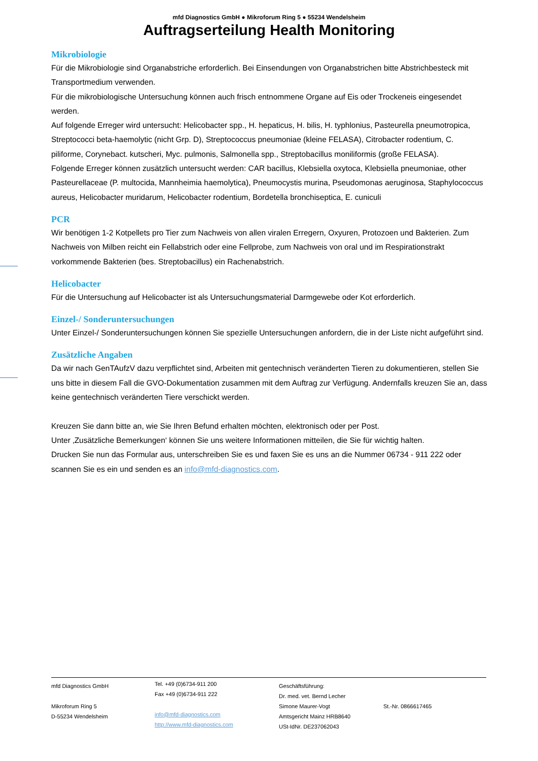mfd Diagnostics GmbH ● Mikroforum Ring 5 ● 55234 Wendelsheim
Auftragserteilung Health Monitoring
Mikrobiologie
Für die Mikrobiologie sind Organabstriche erforderlich. Bei Einsendungen von Organabstrichen bitte Abstrichbesteck mit Transportmedium verwenden.
Für die mikrobiologische Untersuchung können auch frisch entnommene Organe auf Eis oder Trockeneis eingesendet werden.
Auf folgende Erreger wird untersucht: Helicobacter spp., H. hepaticus, H. bilis, H. typhlonius, Pasteurella pneumotropica, Streptococci beta-haemolytic (nicht Grp. D), Streptococcus pneumoniae (kleine FELASA), Citrobacter rodentium, C. piliforme, Corynebact. kutscheri, Myc. pulmonis, Salmonella spp., Streptobacillus moniliformis (große FELASA).
Folgende Erreger können zusätzlich untersucht werden: CAR bacillus, Klebsiella oxytoca, Klebsiella pneumoniae, other Pasteurellaceae (P. multocida, Mannheimia haemolytica), Pneumocystis murina, Pseudomonas aeruginosa, Staphylococcus aureus, Helicobacter muridarum, Helicobacter rodentium, Bordetella bronchiseptica, E. cuniculi
PCR
Wir benötigen 1-2 Kotpellets pro Tier zum Nachweis von allen viralen Erregern, Oxyuren, Protozoen und Bakterien. Zum Nachweis von Milben reicht ein Fellabstrich oder eine Fellprobe, zum Nachweis von oral und im Respirationstrakt vorkommende Bakterien (bes. Streptobacillus) ein Rachenabstrich.
Helicobacter
Für die Untersuchung auf Helicobacter ist als Untersuchungsmaterial Darmgewebe oder Kot erforderlich.
Einzel-/ Sonderuntersuchungen
Unter Einzel-/ Sonderuntersuchungen können Sie spezielle Untersuchungen anfordern, die in der Liste nicht aufgeführt sind.
Zusätzliche Angaben
Da wir nach GenTAufzV dazu verpflichtet sind, Arbeiten mit gentechnisch veränderten Tieren zu dokumentieren, stellen Sie uns bitte in diesem Fall die GVO-Dokumentation zusammen mit dem Auftrag zur Verfügung. Andernfalls kreuzen Sie an, dass keine gentechnisch veränderten Tiere verschickt werden.
Kreuzen Sie dann bitte an, wie Sie Ihren Befund erhalten möchten, elektronisch oder per Post.
Unter ‚Zusätzliche Bemerkungen‘ können Sie uns weitere Informationen mitteilen, die Sie für wichtig halten.
Drucken Sie nun das Formular aus, unterschreiben Sie es und faxen Sie es uns an die Nummer 06734 - 911 222 oder scannen Sie es ein und senden es an info@mfd-diagnostics.com.
mfd Diagnostics GmbH
Mikroforum Ring 5
D-55234 Wendelsheim
Tel. +49 (0)6734-911 200
Fax +49 (0)6734-911 222
info@mfd-diagnostics.com
http://www.mfd-diagnostics.com
Geschäftsführung:
Dr. med. vet. Bernd Lecher
Simone Maurer-Vogt
Amtsgericht Mainz HRB8640
USt-IdNr. DE237062043
St.-Nr. 0866617465